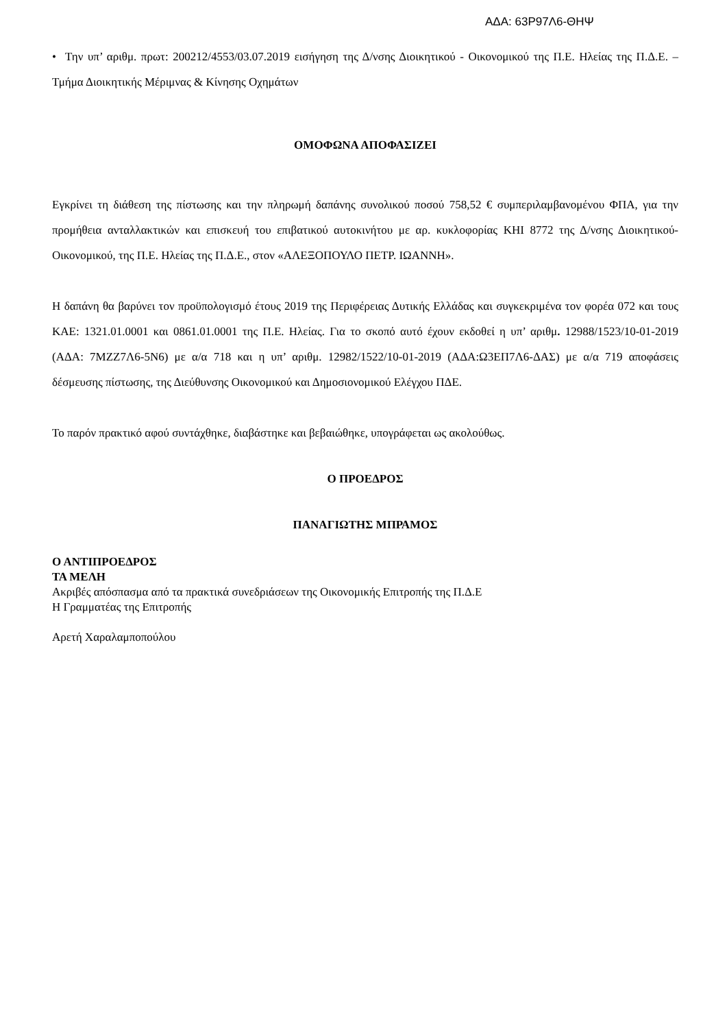ΑΔΑ: 63Ρ97Λ6-ΘΗΨ
• Την υπ’ αριθμ. πρωτ: 200212/4553/03.07.2019 εισήγηση της Δ/νσης Διοικητικού - Οικονομικού της Π.Ε. Ηλείας της Π.Δ.Ε. – Τμήμα Διοικητικής Μέριμνας & Κίνησης Οχημάτων
ΟΜΟΦΩΝΑ ΑΠΟΦΑΣΙΖΕΙ
Εγκρίνει τη διάθεση της πίστωσης και την πληρωμή δαπάνης συνολικού ποσού 758,52 € συμπεριλαμβανομένου ΦΠΑ, για την προμήθεια ανταλλακτικών και επισκευή του επιβατικού αυτοκινήτου με αρ. κυκλοφορίας ΚΗΙ 8772 της Δ/νσης Διοικητικού-Οικονομικού, της Π.Ε. Ηλείας της Π.Δ.Ε., στον «ΑΛΕΞΟΠΟΥΛΟ ΠΕΤΡ. ΙΩΑΝΝΗ».
Η δαπάνη θα βαρύνει τον προϋπολογισμό έτους 2019 της Περιφέρειας Δυτικής Ελλάδας και συγκεκριμένα τον φορέα 072 και τους ΚΑΕ: 1321.01.0001 και 0861.01.0001 της Π.Ε. Ηλείας. Για το σκοπό αυτό έχουν εκδοθεί η υπ’ αριθμ. 12988/1523/10-01-2019 (ΑΔΑ: 7ΜΖΖ7Λ6-5Ν6) με α/α 718 και η υπ’ αριθμ. 12982/1522/10-01-2019 (ΑΔΑ:Ω3ΕΠ7Λ6-ΔΑΣ) με α/α 719 αποφάσεις δέσμευσης πίστωσης, της Διεύθυνσης Οικονομικού και Δημοσιονομικού Ελέγχου ΠΔΕ.
Το παρόν πρακτικό αφού συντάχθηκε, διαβάστηκε και βεβαιώθηκε, υπογράφεται ως ακολούθως.
Ο ΠΡΟΕΔΡΟΣ
ΠΑΝΑΓΙΩΤΗΣ ΜΠΡΑΜΟΣ
Ο ΑΝΤΙΠΡΟΕΔΡΟΣ
ΤΑ ΜΕΛΗ
Ακριβές απόσπασμα από τα πρακτικά συνεδριάσεων της Οικονομικής Επιτροπής της Π.Δ.Ε
Η Γραμματέας της Επιτροπής
Αρετή Χαραλαμποπούλου